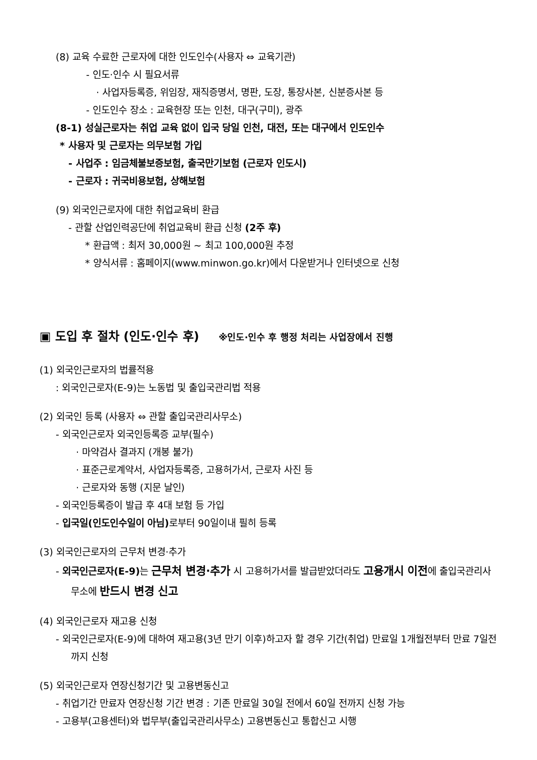(8) 교육 수료한 근로자에 대한 인도인수(사용자 ⇔ 교육기관)
- 인도·인수 시 필요서류
· 사업자등록증, 위임장, 재직증명서, 명판, 도장, 통장사본, 신분증사본 등
- 인도인수 장소 : 교육현장 또는 인천, 대구(구미), 광주
(8-1) 성실근로자는 취업 교육 없이 입국 당일 인천, 대전, 또는 대구에서 인도인수
* 사용자 및 근로자는 의무보험 가입
- 사업주 : 임금체불보증보험, 출국만기보험 (근로자 인도시)
- 근로자 : 귀국비용보험, 상해보험
(9) 외국인근로자에 대한 취업교육비 환급
- 관할 산업인력공단에 취업교육비 환급 신청 (2주 후)
* 환급액 : 최저 30,000원 ~ 최고 100,000원 추정
* 양식서류 : 홈페이지(www.minwon.go.kr)에서 다운받거나 인터넷으로 신청
▣ 도입 후 절차 (인도·인수 후) ※인도·인수 후 행정 처리는 사업장에서 진행
(1) 외국인근로자의 법률적용
: 외국인근로자(E-9)는 노동법 및 출입국관리법 적용
(2) 외국인 등록 (사용자 ⇔ 관할 출입국관리사무소)
- 외국인근로자 외국인등록증 교부(필수)
· 마약검사 결과지 (개봉 불가)
· 표준근로계약서, 사업자등록증, 고용허가서, 근로자 사진 등
· 근로자와 동행 (지문 날인)
- 외국인등록증이 발급 후 4대 보험 등 가입
- 입국일(인도인수일이 아님) 로부터 90일이내 필히 등록
(3) 외국인근로자의 근무처 변경·추가
- 외국인근로자(E-9) 는 근무처 변경·추가 시 고용허가서를 발급받았더라도 고용개시 이전에 출입국관리사무소에 반드시 변경 신고
(4) 외국인근로자 재고용 신청
- 외국인근로자(E-9)에 대하여 재고용(3년 만기 이후)하고자 할 경우 기간(취업) 만료일 1개월전부터 만료 7일전까지 신청
(5) 외국인근로자 연장신청기간 및 고용변동신고
- 취업기간 만료자 연장신청 기간 변경 : 기존 만료일 30일 전에서 60일 전까지 신청 가능
- 고용부(고용센터)와 법무부(출입국관리사무소) 고용변동신고 통합신고 시행